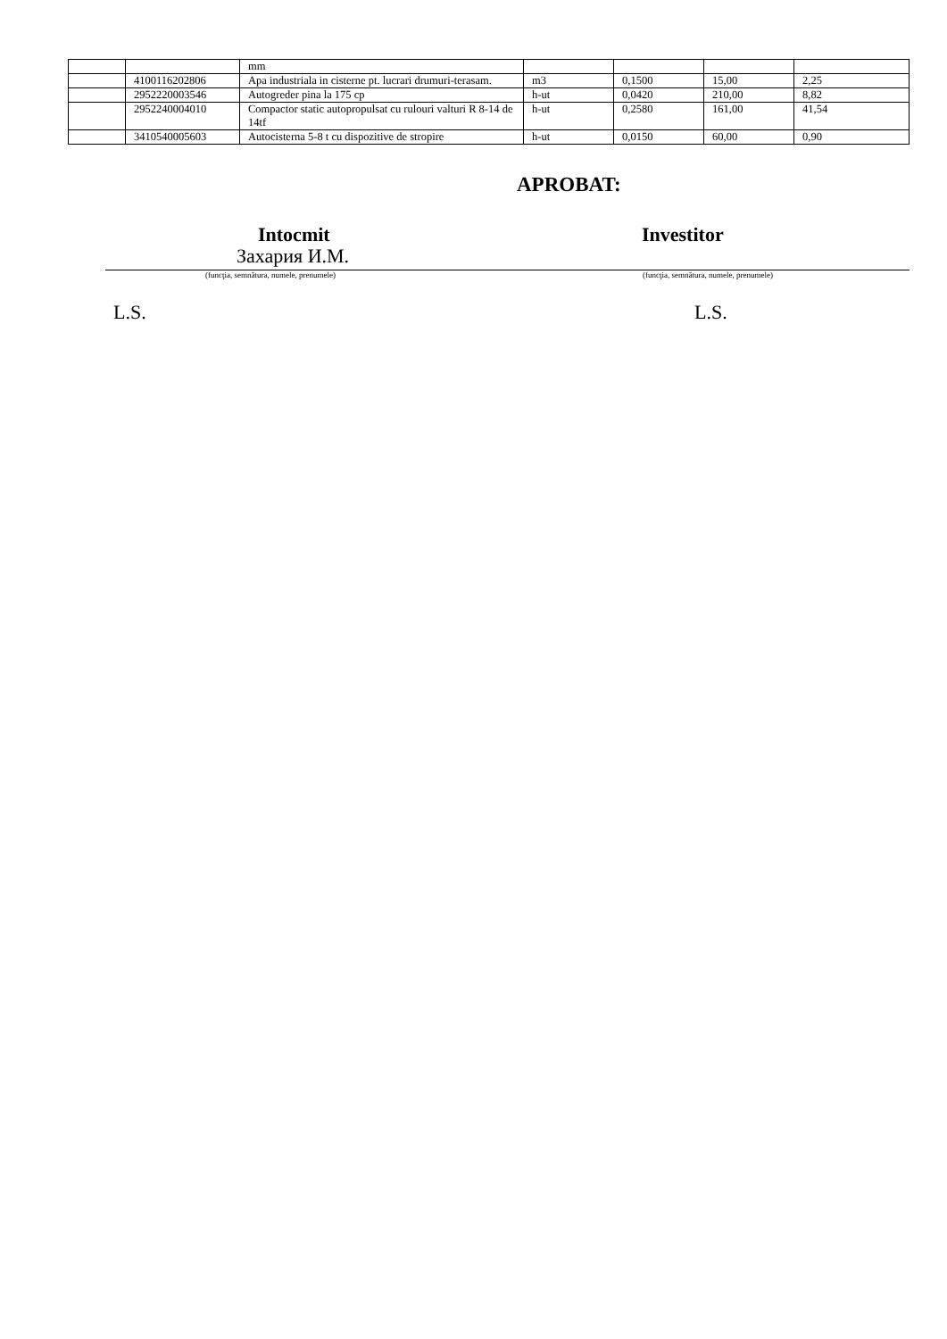| | | mm | | | | |
| | 4100116202806 | Apa industriala in cisterne pt. lucrari drumuri-terasam. | m3 | 0,1500 | 15,00 | 2,25 |
| | 2952220003546 | Autogreder pina la 175 cp | h-ut | 0,0420 | 210,00 | 8,82 |
| | 2952240004010 | Compactor static autopropulsat cu rulouri valturi R 8-14 de 14tf | h-ut | 0,2580 | 161,00 | 41,54 |
| | 3410540005603 | Autocisterna 5-8 t cu dispozitive de stropire | h-ut | 0,0150 | 60,00 | 0,90 |
APROBAT:
Intocmit Investitor
Захария И.М.
(funcţia, semnătura, numele, prenumele) (funcţia, semnătura, numele, prenumele)
L.S. L.S.